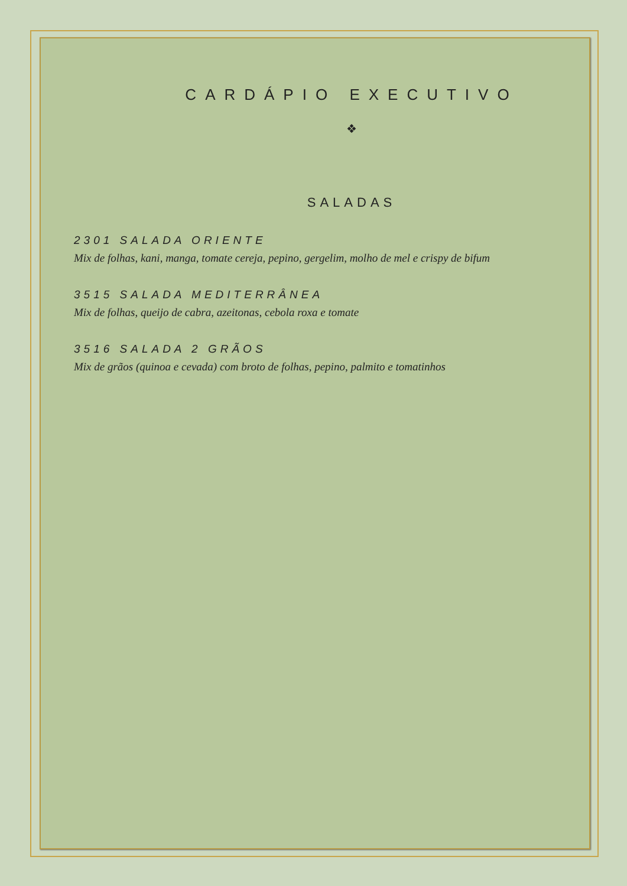CARDÁPIO EXECUTIVO
❖
SALADAS
2301 SALADA ORIENTE
Mix de folhas, kani, manga, tomate cereja, pepino, gergelim, molho de mel e crispy de bifum
3515 SALADA MEDITERRÂNEA
Mix de folhas, queijo de cabra, azeitonas, cebola roxa e tomate
3516 SALADA 2 GRÃOS
Mix de grãos (quinoa e cevada) com broto de folhas, pepino, palmito e tomatinhos